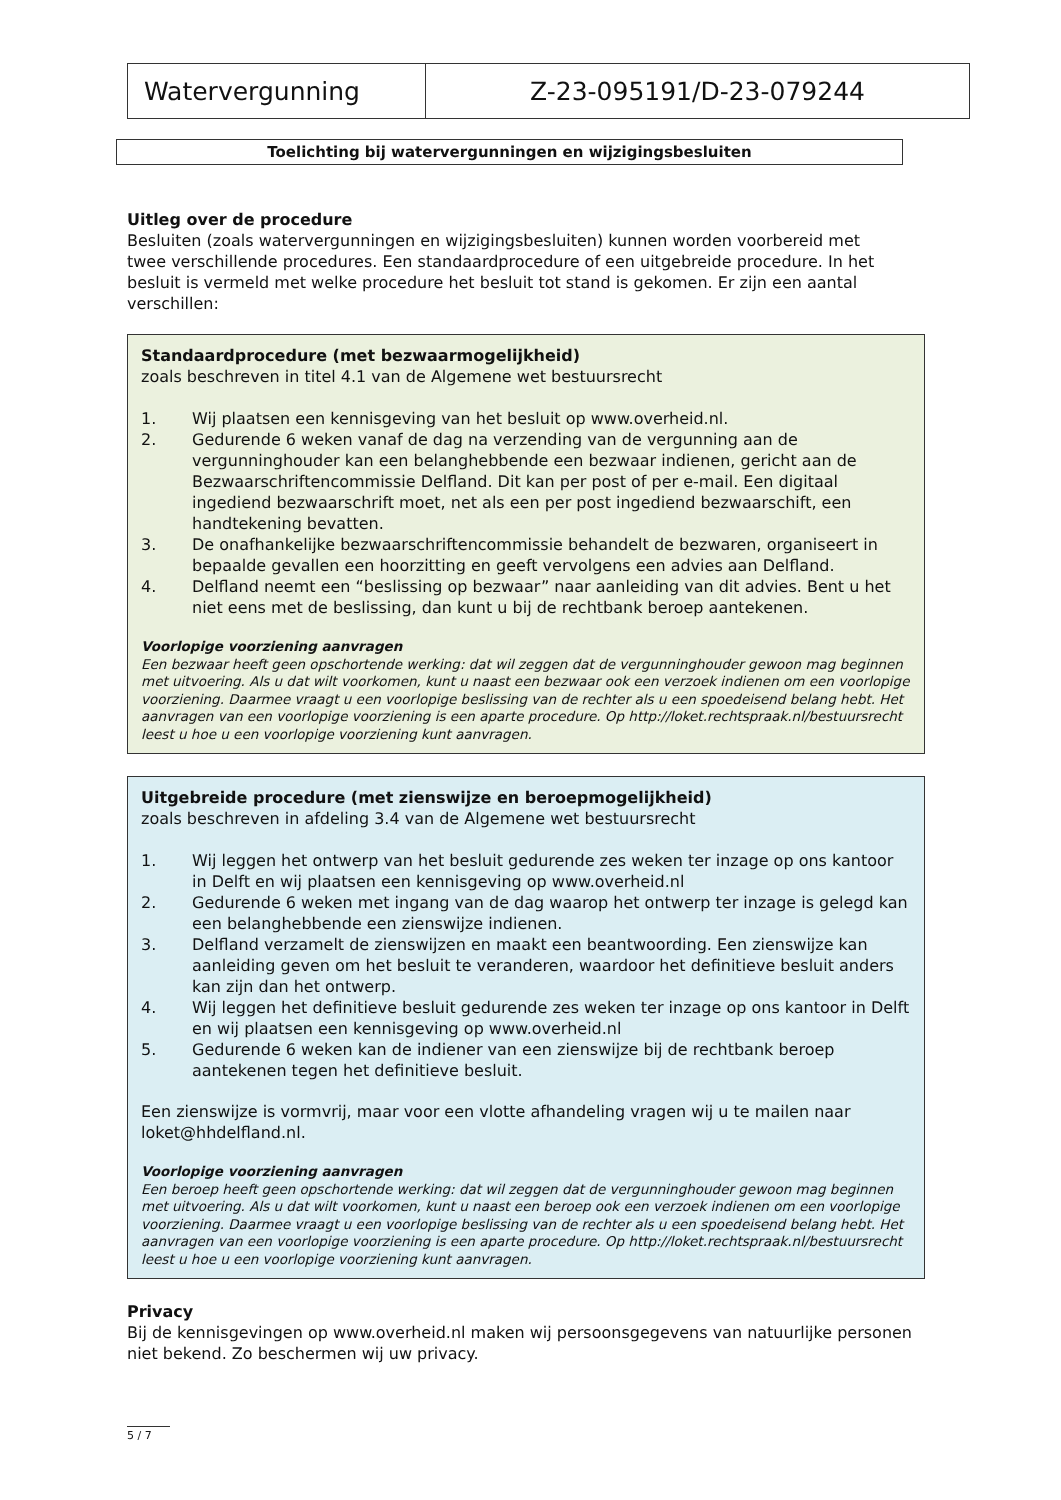| Watervergunning | Z-23-095191/D-23-079244 |
Toelichting bij watervergunningen en wijzigingsbesluiten
Uitleg over de procedure
Besluiten (zoals watervergunningen en wijzigingsbesluiten) kunnen worden voorbereid met twee verschillende procedures. Een standaardprocedure of een uitgebreide procedure. In het besluit is vermeld met welke procedure het besluit tot stand is gekomen. Er zijn een aantal verschillen:
Standaardprocedure (met bezwaarmogelijkheid)
zoals beschreven in titel 4.1 van de Algemene wet bestuursrecht
1. Wij plaatsen een kennisgeving van het besluit op www.overheid.nl.
2. Gedurende 6 weken vanaf de dag na verzending van de vergunning aan de vergunninghouder kan een belanghebbende een bezwaar indienen, gericht aan de Bezwaarschriftencommissie Delfland. Dit kan per post of per e-mail. Een digitaal ingediend bezwaarschrift moet, net als een per post ingediend bezwaarschift, een handtekening bevatten.
3. De onafhankelijke bezwaarschriftencommissie behandelt de bezwaren, organiseert in bepaalde gevallen een hoorzitting en geeft vervolgens een advies aan Delfland.
4. Delfland neemt een “beslissing op bezwaar” naar aanleiding van dit advies. Bent u het niet eens met de beslissing, dan kunt u bij de rechtbank beroep aantekenen.
Voorlopige voorziening aanvragen
Een bezwaar heeft geen opschortende werking: dat wil zeggen dat de vergunninghouder gewoon mag beginnen met uitvoering. Als u dat wilt voorkomen, kunt u naast een bezwaar ook een verzoek indienen om een voorlopige voorziening. Daarmee vraagt u een voorlopige beslissing van de rechter als u een spoedeisend belang hebt. Het aanvragen van een voorlopige voorziening is een aparte procedure. Op http://loket.rechtspraak.nl/bestuursrecht leest u hoe u een voorlopige voorziening kunt aanvragen.
Uitgebreide procedure (met zienswijze en beroepmogelijkheid)
zoals beschreven in afdeling 3.4 van de Algemene wet bestuursrecht
1. Wij leggen het ontwerp van het besluit gedurende zes weken ter inzage op ons kantoor in Delft en wij plaatsen een kennisgeving op www.overheid.nl
2. Gedurende 6 weken met ingang van de dag waarop het ontwerp ter inzage is gelegd kan een belanghebbende een zienswijze indienen.
3. Delfland verzamelt de zienswijzen en maakt een beantwoording. Een zienswijze kan aanleiding geven om het besluit te veranderen, waardoor het definitieve besluit anders kan zijn dan het ontwerp.
4. Wij leggen het definitieve besluit gedurende zes weken ter inzage op ons kantoor in Delft en wij plaatsen een kennisgeving op www.overheid.nl
5. Gedurende 6 weken kan de indiener van een zienswijze bij de rechtbank beroep aantekenen tegen het definitieve besluit.
Een zienswijze is vormvrij, maar voor een vlotte afhandeling vragen wij u te mailen naar loket@hhdelfland.nl.
Voorlopige voorziening aanvragen
Een beroep heeft geen opschortende werking: dat wil zeggen dat de vergunninghouder gewoon mag beginnen met uitvoering. Als u dat wilt voorkomen, kunt u naast een beroep ook een verzoek indienen om een voorlopige voorziening. Daarmee vraagt u een voorlopige beslissing van de rechter als u een spoedeisend belang hebt. Het aanvragen van een voorlopige voorziening is een aparte procedure. Op http://loket.rechtspraak.nl/bestuursrecht leest u hoe u een voorlopige voorziening kunt aanvragen.
Privacy
Bij de kennisgevingen op www.overheid.nl maken wij persoonsgegevens van natuurlijke personen niet bekend. Zo beschermen wij uw privacy.
5 / 7